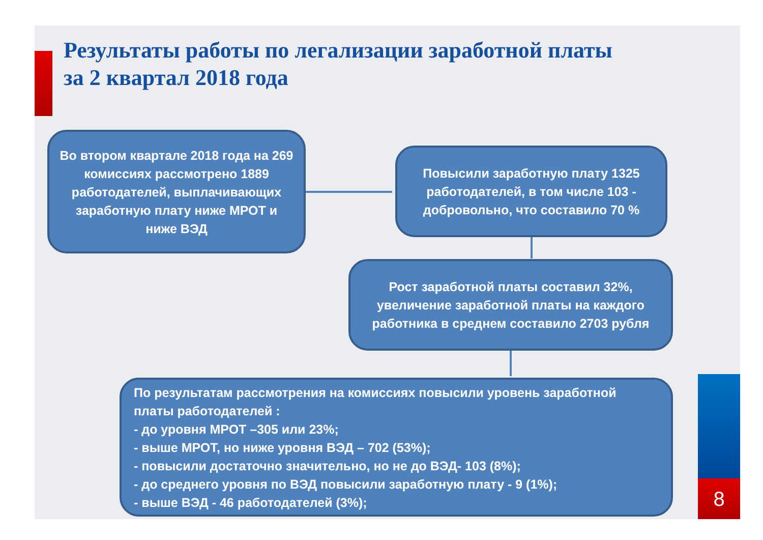Результаты работы по легализации заработной платы
за 2 квартал 2018 года
Во втором квартале 2018 года на 269 комиссиях рассмотрено 1889 работодателей, выплачивающих заработную плату ниже МРОТ и ниже ВЭД
Повысили заработную плату 1325 работодателей, в том числе 103 - добровольно, что составило 70 %
Рост заработной платы составил 32%, увеличение заработной платы на каждого работника в среднем составило 2703 рубля
По результатам рассмотрения на комиссиях повысили уровень заработной платы работодателей :
- до уровня МРОТ –305 или 23%;
- выше МРОТ, но ниже уровня ВЭД – 702 (53%);
- повысили достаточно значительно, но не до ВЭД- 103 (8%);
- до среднего уровня по ВЭД повысили заработную плату - 9 (1%);
- выше ВЭД - 46 работодателей (3%);
8